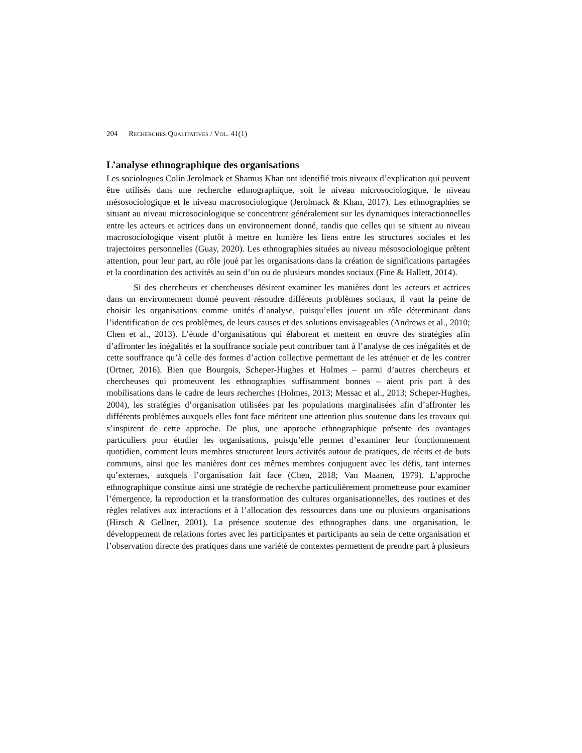204 RECHERCHES QUALITATIVES / VOL. 41(1)
L’analyse ethnographique des organisations
Les sociologues Colin Jerolmack et Shamus Khan ont identifié trois niveaux d’explication qui peuvent être utilisés dans une recherche ethnographique, soit le niveau microsociologique, le niveau mésosociologique et le niveau macrosociologique (Jerolmack & Khan, 2017). Les ethnographies se situant au niveau microsociologique se concentrent généralement sur les dynamiques interactionnelles entre les acteurs et actrices dans un environnement donné, tandis que celles qui se situent au niveau macrosociologique visent plutôt à mettre en lumière les liens entre les structures sociales et les trajectoires personnelles (Guay, 2020). Les ethnographies situées au niveau mésosociologique prêtent attention, pour leur part, au rôle joué par les organisations dans la création de significations partagées et la coordination des activités au sein d’un ou de plusieurs mondes sociaux (Fine & Hallett, 2014).
Si des chercheurs et chercheuses désirent examiner les manières dont les acteurs et actrices dans un environnement donné peuvent résoudre différents problèmes sociaux, il vaut la peine de choisir les organisations comme unités d’analyse, puisqu’elles jouent un rôle déterminant dans l’identification de ces problèmes, de leurs causes et des solutions envisageables (Andrews et al., 2010; Chen et al., 2013). L’étude d’organisations qui élaborent et mettent en œuvre des stratégies afin d’affronter les inégalités et la souffrance sociale peut contribuer tant à l’analyse de ces inégalités et de cette souffrance qu’à celle des formes d’action collective permettant de les atténuer et de les contrer (Ortner, 2016). Bien que Bourgois, Scheper-Hughes et Holmes – parmi d’autres chercheurs et chercheuses qui promeuvent les ethnographies suffisamment bonnes – aient pris part à des mobilisations dans le cadre de leurs recherches (Holmes, 2013; Messac et al., 2013; Scheper-Hughes, 2004), les stratégies d’organisation utilisées par les populations marginalisées afin d’affronter les différents problèmes auxquels elles font face méritent une attention plus soutenue dans les travaux qui s’inspirent de cette approche. De plus, une approche ethnographique présente des avantages particuliers pour étudier les organisations, puisqu’elle permet d’examiner leur fonctionnement quotidien, comment leurs membres structurent leurs activités autour de pratiques, de récits et de buts communs, ainsi que les manières dont ces mêmes membres conjuguent avec les défis, tant internes qu’externes, auxquels l’organisation fait face (Chen, 2018; Van Maanen, 1979). L’approche ethnographique constitue ainsi une stratégie de recherche particulièrement prometteuse pour examiner l’émergence, la reproduction et la transformation des cultures organisationnelles, des routines et des règles relatives aux interactions et à l’allocation des ressources dans une ou plusieurs organisations (Hirsch & Gellner, 2001). La présence soutenue des ethnographes dans une organisation, le développement de relations fortes avec les participantes et participants au sein de cette organisation et l’observation directe des pratiques dans une variété de contextes permettent de prendre part à plusieurs